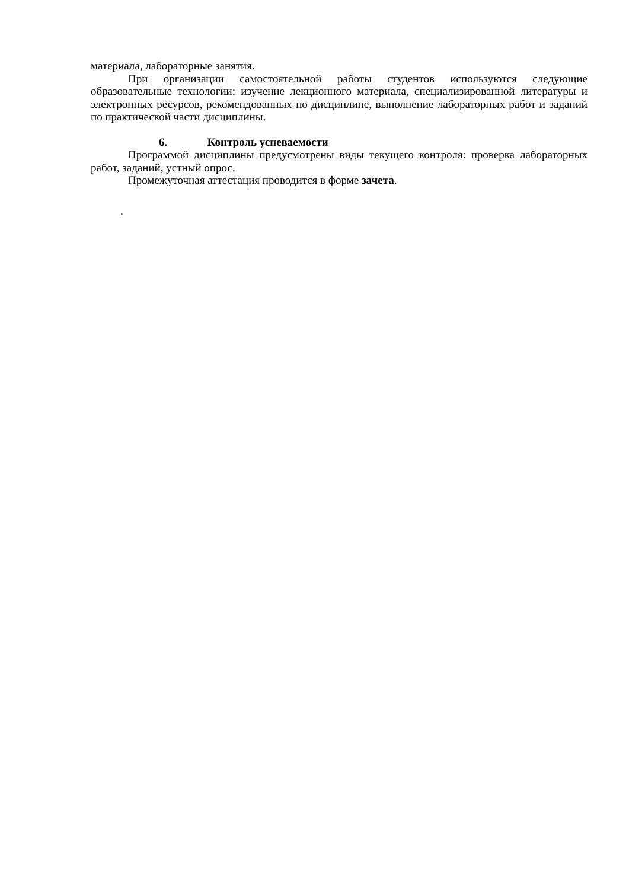материала, лабораторные занятия.
При организации самостоятельной работы студентов используются следующие образовательные технологии: изучение лекционного материала, специализированной литературы и электронных ресурсов, рекомендованных по дисциплине, выполнение лабораторных работ и заданий по практической части дисциплины.
6. Контроль успеваемости
Программой дисциплины предусмотрены виды текущего контроля: проверка лабораторных работ, заданий, устный опрос.
Промежуточная аттестация проводится в форме зачета.
.